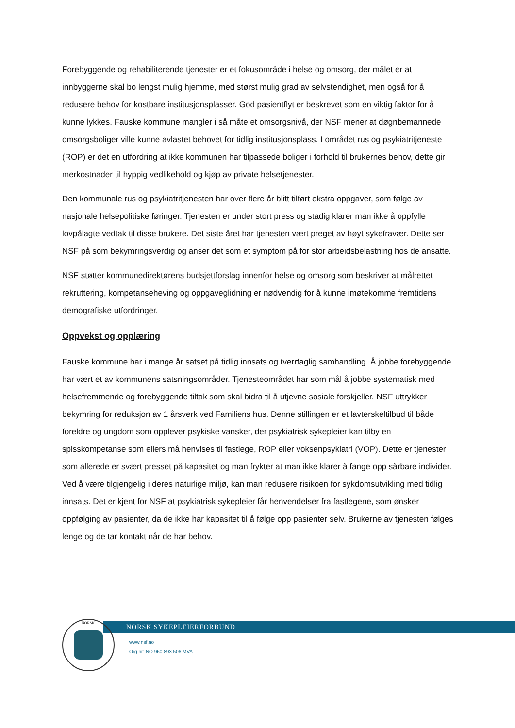Forebyggende og rehabiliterende tjenester er et fokusområde i helse og omsorg, der målet er at innbyggerne skal bo lengst mulig hjemme, med størst mulig grad av selvstendighet, men også for å redusere behov for kostbare institusjonsplasser. God pasientflyt er beskrevet som en viktig faktor for å kunne lykkes. Fauske kommune mangler i så måte et omsorgsnivå, der NSF mener at døgnbemannede omsorgsboliger ville kunne avlastet behovet for tidlig institusjonsplass. I området rus og psykiatritjeneste (ROP) er det en utfordring at ikke kommunen har tilpassede boliger i forhold til brukernes behov, dette gir merkostnader til hyppig vedlikehold og kjøp av private helsetjenester.
Den kommunale rus og psykiatritjenesten har over flere år blitt tilført ekstra oppgaver, som følge av nasjonale helsepolitiske føringer. Tjenesten er under stort press og stadig klarer man ikke å oppfylle lovpålagte vedtak til disse brukere. Det siste året har tjenesten vært preget av høyt sykefravær. Dette ser NSF på som bekymringsverdig og anser det som et symptom på for stor arbeidsbelastning hos de ansatte.
NSF støtter kommunedirektørens budsjettforslag innenfor helse og omsorg som beskriver at målrettet rekruttering, kompetanseheving og oppgaveglidning er nødvendig for å kunne imøtekomme fremtidens demografiske utfordringer.
Oppvekst og opplæring
Fauske kommune har i mange år satset på tidlig innsats og tverrfaglig samhandling. Å jobbe forebyggende har vært et av kommunens satsningsområder. Tjenesteområdet har som mål å jobbe systematisk med helsefremmende og forebyggende tiltak som skal bidra til å utjevne sosiale forskjeller. NSF uttrykker bekymring for reduksjon av 1 årsverk ved Familiens hus. Denne stillingen er et lavterskeltilbud til både foreldre og ungdom som opplever psykiske vansker, der psykiatrisk sykepleier kan tilby en spisskompetanse som ellers må henvises til fastlege, ROP eller voksenpsykiatri (VOP). Dette er tjenester som allerede er svært presset på kapasitet og man frykter at man ikke klarer å fange opp sårbare individer. Ved å være tilgjengelig i deres naturlige miljø, kan man redusere risikoen for sykdomsutvikling med tidlig innsats. Det er kjent for NSF at psykiatrisk sykepleier får henvendelser fra fastlegene, som ønsker oppfølging av pasienter, da de ikke har kapasitet til å følge opp pasienter selv. Brukerne av tjenesten følges lenge og de tar kontakt når de har behov.
NORSK SYKEPLEIERFORBUND
NORSK
www.nsf.no
Org.nr: NO 960 893 506 MVA